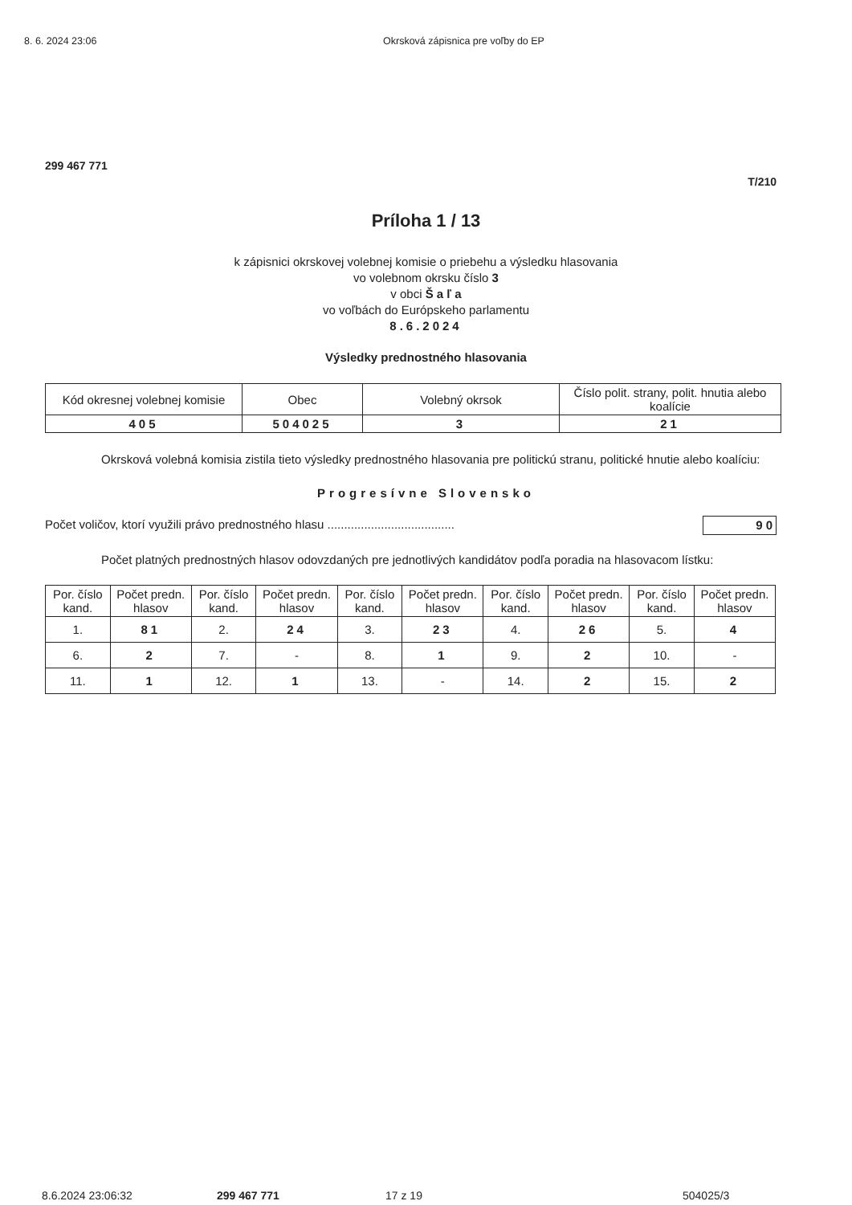8. 6. 2024 23:06 Okrsková zápisnica pre voľby do EP
299 467 771
T/210
Príloha 1 / 13
k zápisnici okrskovej volebnej komisie o priebehu a výsledku hlasovania
vo volebnom okrsku číslo 3
v obci Š a ľ a
vo voľbách do Európskeho parlamentu
8.6.2024
Výsledky prednostného hlasovania
| Kód okresnej volebnej komisie | Obec | Volebný okrsok | Číslo polit. strany, polit. hnutia alebo koalície |
| --- | --- | --- | --- |
| 405 | 504025 | 3 | 21 |
Okrsková volebná komisia zistila tieto výsledky prednostného hlasovania pre politickú stranu, politické hnutie alebo koalíciu:
Progresívne Slovensko
Počet voličov, ktorí využili právo prednostného hlasu ...................................... 90
Počet platných prednostných hlasov odovzdaných pre jednotlivých kandidátov podľa poradia na hlasovacom lístku:
| Por. číslo kand. | Počet predn. hlasov | Por. číslo kand. | Počet predn. hlasov | Por. číslo kand. | Počet predn. hlasov | Por. číslo kand. | Počet predn. hlasov | Por. číslo kand. | Počet predn. hlasov |
| --- | --- | --- | --- | --- | --- | --- | --- | --- | --- |
| 1. | 81 | 2. | 24 | 3. | 23 | 4. | 26 | 5. | 4 |
| 6. | 2 | 7. | - | 8. | 1 | 9. | 2 | 10. | - |
| 11. | 1 | 12. | 1 | 13. | - | 14. | 2 | 15. | 2 |
8.6.2024 23:06:32 299 467 771 17 z 19 504025/3